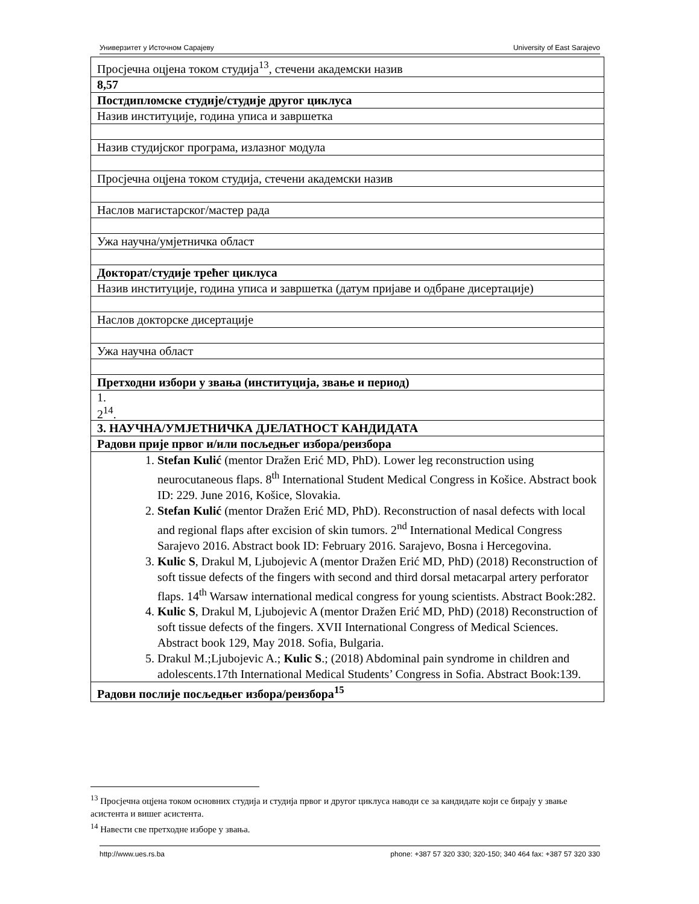Универзитет у Источном Сарајеву University of East Sarajevo
| Просјечна оцјена током студија<sup>13</sup>, стечени академски назив |
| 8,57 |
| Постдипломске студије/студије другог циклуса |
| Назив институције, година уписа и завршетка |
| Назив студијског програма, излазног модула |
| Просјечна оцјена током студија, стечени академски назив |
| Наслов магистарског/мастер рада |
| Ужа научна/умјетничка област |
| Докторат/студије трећег циклуса |
| Назив институције, година уписа и завршетка (датум пријаве и одбране дисертације) |
| Наслов докторске дисертације |
| Ужа научна област |
| Претходни избори у звања (институција, звање и период) |
| 1. 2<sup>14</sup>. |
| 3. НАУЧНА/УМЈЕТНИЧКА ДЈЕЛАТНОСТ КАНДИДАТА |
| Радови прије првог и/или посљедњег избора/реизбора |
| 1. Stefan Kulić (mentor Dražen Erić MD, PhD). Lower leg reconstruction using neurocutaneous flaps. 8<sup>th</sup> International Student Medical Congress in Košice. Abstract book ID: 229. June 2016, Košice, Slovakia. 2. Stefan Kulić (mentor Dražen Erić MD, PhD). Reconstruction of nasal defects with local and regional flaps after excision of skin tumors. 2<sup>nd</sup> International Medical Congress Sarajevo 2016. Abstract book ID: February 2016. Sarajevo, Bosna i Hercegovina. 3. Kulic S , Drakul M, Ljubojevic A (mentor Dražen Erić MD, PhD) (2018) Reconstruction of soft tissue defects of the fingers with second and third dorsal metacarpal artery perforator flaps. 14<sup>th</sup> Warsaw international medical congress for young scientists. Abstract Book:282. 4. Kulic S , Drakul M, Ljubojevic A (mentor Dražen Erić MD, PhD) (2018) Reconstruction of soft tissue defects of the fingers. XVII International Congress of Medical Sciences. Abstract book 129, May 2018. Sofia, Bulgaria. 5. Drakul M.;Ljubojevic A.; Kulic S .; (2018) Abdominal pain syndrome in children and adolescents.17th International Medical Students’ Congress in Sofia. Abstract Book:139. |
| Радови послије посљедњег избора/реизбора<sup>15</sup> |
<sup>13</sup> Просјечна оцјена током основних студија и студија првог и другог циклуса наводи се за кандидате који се бирају у звање асистента и вишег асистента.
<sup>14</sup> Навести све претходне изборе у звања.
http://www.ues.rs.ba phone: +387 57 320 330; 320-150; 340 464 fax: +387 57 320 330